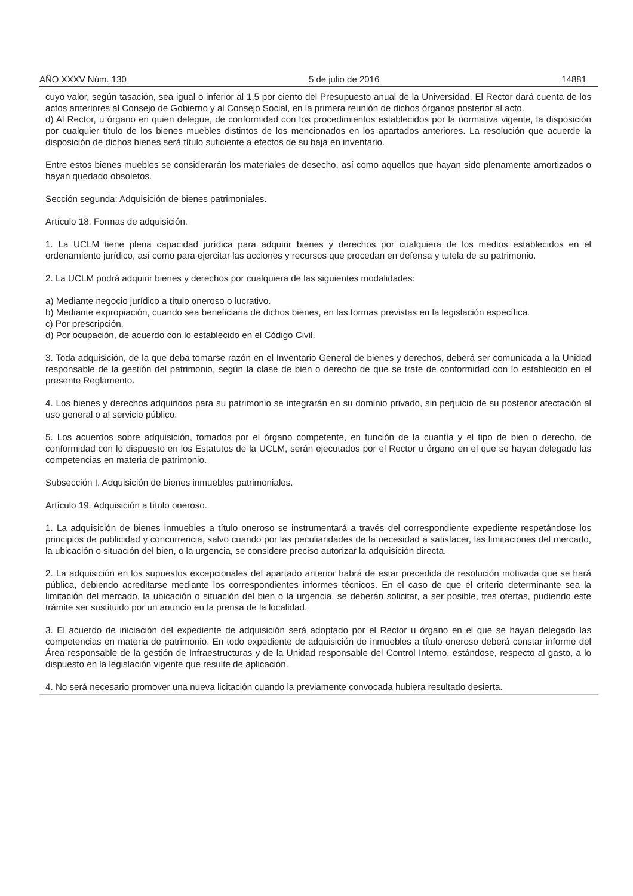AÑO XXXV Núm. 130 5 de julio de 2016 14881
cuyo valor, según tasación, sea igual o inferior al 1,5 por ciento del Presupuesto anual de la Universidad. El Rector dará cuenta de los actos anteriores al Consejo de Gobierno y al Consejo Social, en la primera reunión de dichos órganos posterior al acto.
d) Al Rector, u órgano en quien delegue, de conformidad con los procedimientos establecidos por la normativa vigente, la disposición por cualquier título de los bienes muebles distintos de los mencionados en los apartados anteriores. La resolución que acuerde la disposición de dichos bienes será título suficiente a efectos de su baja en inventario.
Entre estos bienes muebles se considerarán los materiales de desecho, así como aquellos que hayan sido plenamente amortizados o hayan quedado obsoletos.
Sección segunda: Adquisición de bienes patrimoniales.
Artículo 18. Formas de adquisición.
1. La UCLM tiene plena capacidad jurídica para adquirir bienes y derechos por cualquiera de los medios establecidos en el ordenamiento jurídico, así como para ejercitar las acciones y recursos que procedan en defensa y tutela de su patrimonio.
2. La UCLM podrá adquirir bienes y derechos por cualquiera de las siguientes modalidades:
a) Mediante negocio jurídico a título oneroso o lucrativo.
b) Mediante expropiación, cuando sea beneficiaria de dichos bienes, en las formas previstas en la legislación específica.
c) Por prescripción.
d) Por ocupación, de acuerdo con lo establecido en el Código Civil.
3. Toda adquisición, de la que deba tomarse razón en el Inventario General de bienes y derechos, deberá ser comunicada a la Unidad responsable de la gestión del patrimonio, según la clase de bien o derecho de que se trate de conformidad con lo establecido en el presente Reglamento.
4. Los bienes y derechos adquiridos para su patrimonio se integrarán en su dominio privado, sin perjuicio de su posterior afectación al uso general o al servicio público.
5. Los acuerdos sobre adquisición, tomados por el órgano competente, en función de la cuantía y el tipo de bien o derecho, de conformidad con lo dispuesto en los Estatutos de la UCLM, serán ejecutados por el Rector u órgano en el que se hayan delegado las competencias en materia de patrimonio.
Subsección I. Adquisición de bienes inmuebles patrimoniales.
Artículo 19. Adquisición a título oneroso.
1. La adquisición de bienes inmuebles a título oneroso se instrumentará a través del correspondiente expediente respetándose los principios de publicidad y concurrencia, salvo cuando por las peculiaridades de la necesidad a satisfacer, las limitaciones del mercado, la ubicación o situación del bien, o la urgencia, se considere preciso autorizar la adquisición directa.
2. La adquisición en los supuestos excepcionales del apartado anterior habrá de estar precedida de resolución motivada que se hará pública, debiendo acreditarse mediante los correspondientes informes técnicos. En el caso de que el criterio determinante sea la limitación del mercado, la ubicación o situación del bien o la urgencia, se deberán solicitar, a ser posible, tres ofertas, pudiendo este trámite ser sustituido por un anuncio en la prensa de la localidad.
3. El acuerdo de iniciación del expediente de adquisición será adoptado por el Rector u órgano en el que se hayan delegado las competencias en materia de patrimonio. En todo expediente de adquisición de inmuebles a título oneroso deberá constar informe del Área responsable de la gestión de Infraestructuras y de la Unidad responsable del Control Interno, estándose, respecto al gasto, a lo dispuesto en la legislación vigente que resulte de aplicación.
4. No será necesario promover una nueva licitación cuando la previamente convocada hubiera resultado desierta.